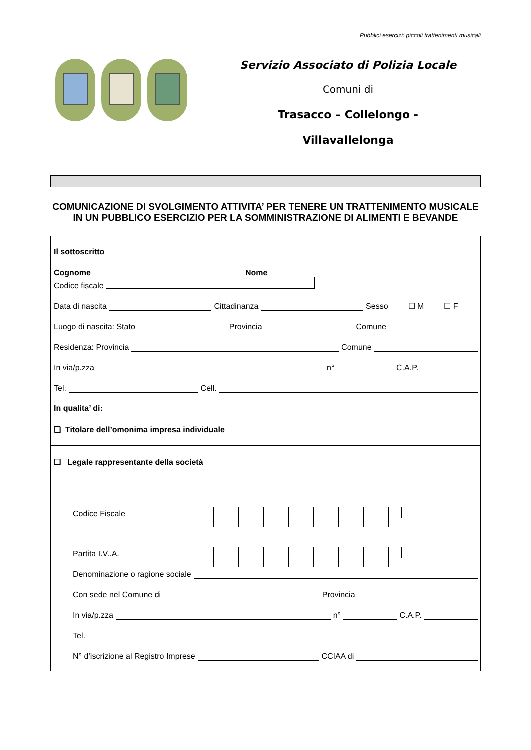Pubblici esercizi: piccoli trattenimenti musicali
Servizio Associato di Polizia Locale
Comuni di
Trasacco – Collelongo -
Villavallelonga
COMUNICAZIONE DI SVOLGIMENTO ATTIVITA’ PER TENERE UN TRATTENIMENTO MUSICALE IN UN PUBBLICO ESERCIZIO PER LA SOMMINISTRAZIONE DI ALIMENTI E BEVANDE
Il sottoscritto
Cognome Nome
Codice fiscale
Data di nascita Cittadinanza Sesso ☐ M ☐ F
Luogo di nascita: Stato Provincia Comune
Residenza: Provincia Comune
In via/p.zza n° C.A.P.
Tel. Cell.
In qualita’ di:
❑ Titolare dell’omonima impresa individuale
❑ Legale rappresentante della società
Codice Fiscale
Partita I.V..A.
Denominazione o ragione sociale
Con sede nel Comune di Provincia
In via/p.zza n° C.A.P.
Tel.
N° d’iscrizione al Registro Imprese CCIAA di